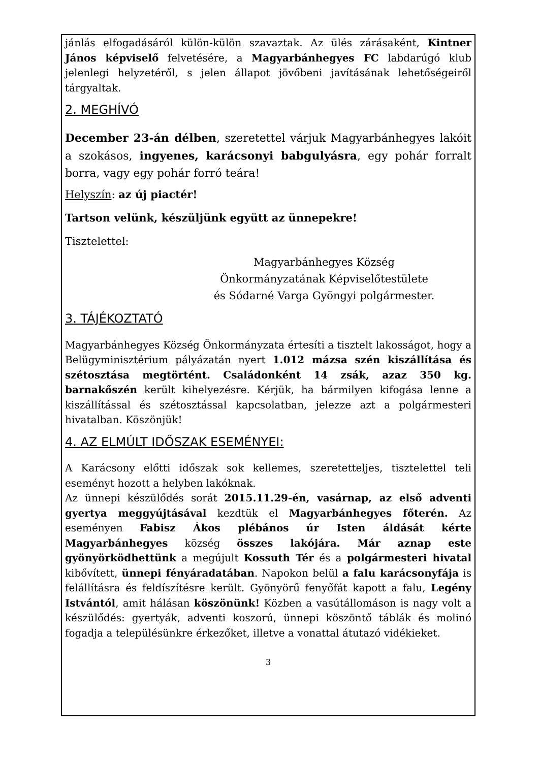jánlás elfogadásáról külön-külön szavaztak. Az ülés zárásaként, Kintner János képviselő felvetésére, a Magyarbánhegyes FC labdarúgó klub jelenlegi helyzetéről, s jelen állapot jövőbeni javításának lehetőségeiről tárgyaltak.
2. MEGHÍVÓ
December 23-án délben, szeretettel várjuk Magyarbánhegyes lakóit a szokásos, ingyenes, karácsonyi babgulyásra, egy pohár forralt borra, vagy egy pohár forró teára!
Helyszín: az új piactér!
Tartson velünk, készüljünk együtt az ünnepekre!
Tisztelettel:
Magyarbánhegyes Község
Önkormányzatának Képviselőtestülete
és Sódarné Varga Gyöngyi polgármester.
3. TÁJÉKOZTATÓ
Magyarbánhegyes Község Önkormányzata értesíti a tisztelt lakosságot, hogy a Belügyminisztérium pályázatán nyert 1.012 mázsa szén kiszállítása és szétosztása megtörtént. Családonként 14 zsák, azaz 350 kg. barnakőszén került kihelyezésre. Kérjük, ha bármilyen kifogása lenne a kiszállítással és szétosztással kapcsolatban, jelezze azt a polgármesteri hivatalban. Köszönjük!
4. AZ ELMÚLT IDŐSZAK ESEMÉNYEI:
A Karácsony előtti időszak sok kellemes, szeretetteljes, tisztelettel teli eseményt hozott a helyben lakóknak.
Az ünnepi készülődés sorát 2015.11.29-én, vasárnap, az első adventi gyertya meggyújtásával kezdtük el Magyarbánhegyes főterén. Az eseményen Fabisz Ákos plébános úr Isten áldását kérte Magyarbánhegyes község összes lakójára. Már aznap este gyönyörködhettünk a megújult Kossuth Tér és a polgármesteri hivatal kibővített, ünnepi fényáradatában. Napokon belül a falu karácsonyfája is felállításra és feldíszítésre került. Gyönyörű fenyőfát kapott a falu, Legény Istvántól, amit hálásan köszönünk! Közben a vasútállomáson is nagy volt a készülődés: gyertyák, adventi koszorú, ünnepi köszöntő táblák és molinó fogadja a településünkre érkezőket, illetve a vonattal átutazó vidékieket.
3